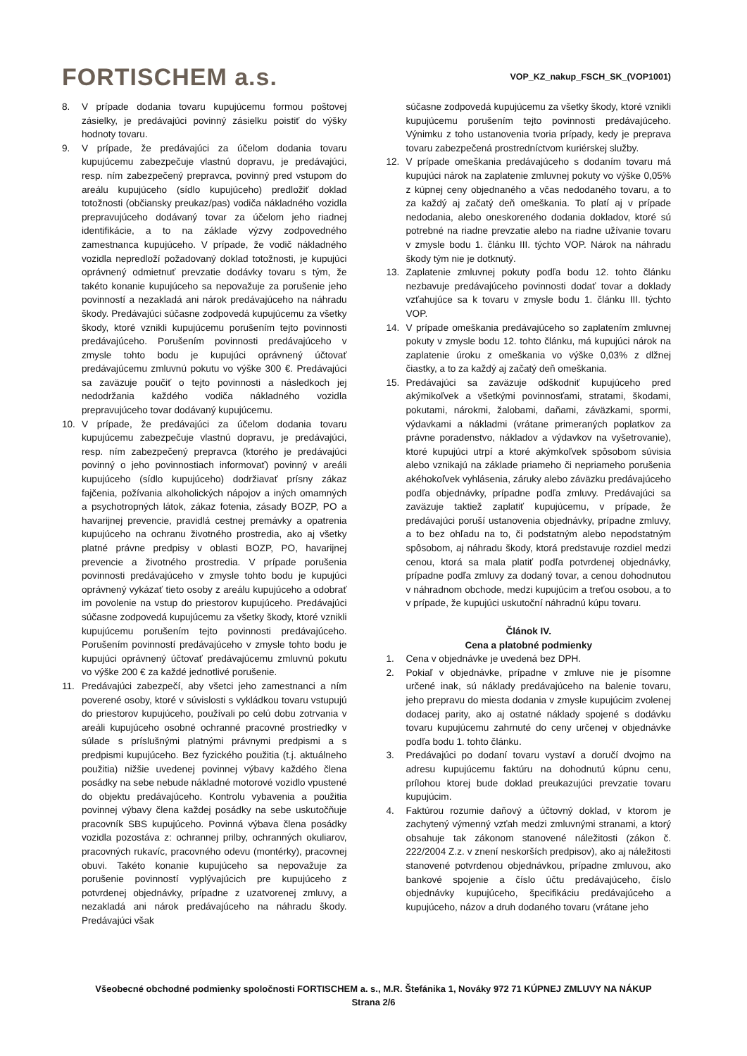FORTISCHEM a.s.
VOP_KZ_nakup_FSCH_SK_(VOP1001)
8. V prípade dodania tovaru kupujúcemu formou poštovej zásielky, je predávajúci povinný zásielku poistiť do výšky hodnoty tovaru.
9. V prípade, že predávajúci za účelom dodania tovaru kupujúcemu zabezpečuje vlastnú dopravu, je predávajúci, resp. ním zabezpečený prepravca, povinný pred vstupom do areálu kupujúceho (sídlo kupujúceho) predložiť doklad totožnosti (občiansky preukaz/pas) vodiča nákladného vozidla prepravujúceho dodávaný tovar za účelom jeho riadnej identifikácie, a to na základe výzvy zodpovedného zamestnanca kupujúceho. V prípade, že vodič nákladného vozidla nepredloží požadovaný doklad totožnosti, je kupujúci oprávnený odmietnuť prevzatie dodávky tovaru s tým, že takéto konanie kupujúceho sa nepovažuje za porušenie jeho povinností a nezakladá ani nárok predávajúceho na náhradu škody. Predávajúci súčasne zodpovedá kupujúcemu za všetky škody, ktoré vznikli kupujúcemu porušením tejto povinnosti predávajúceho. Porušením povinnosti predávajúceho v zmysle tohto bodu je kupujúci oprávnený účtovať predávajúcemu zmluvnú pokutu vo výške 300 €. Predávajúci sa zaväzuje poučiť o tejto povinnosti a následkoch jej nedodržania každého vodiča nákladného vozidla prepravujúceho tovar dodávaný kupujúcemu.
10. V prípade, že predávajúci za účelom dodania tovaru kupujúcemu zabezpečuje vlastnú dopravu, je predávajúci, resp. ním zabezpečený prepravca (ktorého je predávajúci povinný o jeho povinnostiach informovať) povinný v areáli kupujúceho (sídlo kupujúceho) dodržiavať prísny zákaz fajčenia, požívania alkoholických nápojov a iných omamných a psychotropných látok, zákaz fotenia, zásady BOZP, PO a havarijnej prevencie, pravidlá cestnej premávky a opatrenia kupujúceho na ochranu životného prostredia, ako aj všetky platné právne predpisy v oblasti BOZP, PO, havarijnej prevencie a životného prostredia. V prípade porušenia povinnosti predávajúceho v zmysle tohto bodu je kupujúci oprávnený vykázať tieto osoby z areálu kupujúceho a odobrať im povolenie na vstup do priestorov kupujúceho. Predávajúci súčasne zodpovedá kupujúcemu za všetky škody, ktoré vznikli kupujúcemu porušením tejto povinnosti predávajúceho. Porušením povinností predávajúceho v zmysle tohto bodu je kupujúci oprávnený účtovať predávajúcemu zmluvnú pokutu vo výške 200 € za každé jednotlivé porušenie.
11. Predávajúci zabezpečí, aby všetci jeho zamestnanci a ním poverené osoby, ktoré v súvislosti s vykládkou tovaru vstupujú do priestorov kupujúceho, používali po celú dobu zotrvania v areáli kupujúceho osobné ochranné pracovné prostriedky v súlade s príslušnými platnými právnymi predpismi a s predpismi kupujúceho. Bez fyzického použitia (t.j. aktuálneho použitia) nižšie uvedenej povinnej výbavy každého člena posádky na sebe nebude nákladné motorové vozidlo vpustené do objektu predávajúceho. Kontrolu vybavenia a použitia povinnej výbavy člena každej posádky na sebe uskutočňuje pracovník SBS kupujúceho. Povinná výbava člena posádky vozidla pozostáva z: ochrannej prilby, ochranných okuliarov, pracovných rukavíc, pracovného odevu (montérky), pracovnej obuvi. Takéto konanie kupujúceho sa nepovažuje za porušenie povinností vyplývajúcich pre kupujúceho z potvrdenej objednávky, prípadne z uzatvorenej zmluvy, a nezakladá ani nárok predávajúceho na náhradu škody. Predávajúci však
súčasne zodpovedá kupujúcemu za všetky škody, ktoré vznikli kupujúcemu porušením tejto povinnosti predávajúceho. Výnimku z toho ustanovenia tvoria prípady, kedy je preprava tovaru zabezpečená prostredníctvom kuriérskej služby.
12. V prípade omeškania predávajúceho s dodaním tovaru má kupujúci nárok na zaplatenie zmluvnej pokuty vo výške 0,05% z kúpnej ceny objednaného a včas nedodaného tovaru, a to za každý aj začatý deň omeškania. To platí aj v prípade nedodania, alebo oneskoreného dodania dokladov, ktoré sú potrebné na riadne prevzatie alebo na riadne užívanie tovaru v zmysle bodu 1. článku III. týchto VOP. Nárok na náhradu škody tým nie je dotknutý.
13. Zaplatenie zmluvnej pokuty podľa bodu 12. tohto článku nezbavuje predávajúceho povinnosti dodať tovar a doklady vzťahujúce sa k tovaru v zmysle bodu 1. článku III. týchto VOP.
14. V prípade omeškania predávajúceho so zaplatením zmluvnej pokuty v zmysle bodu 12. tohto článku, má kupujúci nárok na zaplatenie úroku z omeškania vo výške 0,03% z dlžnej čiastky, a to za každý aj začatý deň omeškania.
15. Predávajúci sa zaväzuje odškodniť kupujúceho pred akýmikoľvek a všetkými povinnosťami, stratami, škodami, pokutami, nárokmi, žalobami, daňami, záväzkami, spormi, výdavkami a nákladmi (vrátane primeraných poplatkov za právne poradenstvo, nákladov a výdavkov na vyšetrovanie), ktoré kupujúci utrpí a ktoré akýmkoľvek spôsobom súvisia alebo vznikajú na základe priameho či nepriameho porušenia akéhokoľvek vyhlásenia, záruky alebo záväzku predávajúceho podľa objednávky, prípadne podľa zmluvy. Predávajúci sa zaväzuje taktiež zaplatiť kupujúcemu, v prípade, že predávajúci poruší ustanovenia objednávky, prípadne zmluvy, a to bez ohľadu na to, či podstatným alebo nepodstatným spôsobom, aj náhradu škody, ktorá predstavuje rozdiel medzi cenou, ktorá sa mala platiť podľa potvrdenej objednávky, prípadne podľa zmluvy za dodaný tovar, a cenou dohodnutou v náhradnom obchode, medzi kupujúcim a treťou osobou, a to v prípade, že kupujúci uskutoční náhradnú kúpu tovaru.
Článok IV.
Cena a platobné podmienky
1. Cena v objednávke je uvedená bez DPH.
2. Pokiaľ v objednávke, prípadne v zmluve nie je písomne určené inak, sú náklady predávajúceho na balenie tovaru, jeho prepravu do miesta dodania v zmysle kupujúcim zvolenej dodacej parity, ako aj ostatné náklady spojené s dodávku tovaru kupujúcemu zahrnuté do ceny určenej v objednávke podľa bodu 1. tohto článku.
3. Predávajúci po dodaní tovaru vystaví a doručí dvojmo na adresu kupujúcemu faktúru na dohodnutú kúpnu cenu, prílohou ktorej bude doklad preukazujúci prevzatie tovaru kupujúcim.
4. Faktúrou rozumie daňový a účtovný doklad, v ktorom je zachytený výmenný vzťah medzi zmluvnými stranami, a ktorý obsahuje tak zákonom stanovené náležitosti (zákon č. 222/2004 Z.z. v znení neskorších predpisov), ako aj náležitosti stanovené potvrdenou objednávkou, prípadne zmluvou, ako bankové spojenie a číslo účtu predávajúceho, číslo objednávky kupujúceho, špecifikáciu predávajúceho a kupujúceho, názov a druh dodaného tovaru (vrátane jeho
Všeobecné obchodné podmienky spoločnosti FORTISCHEM a. s., M.R. Štefánika 1, Nováky 972 71 KÚPNEJ ZMLUVY NA NÁKUP
Strana 2/6